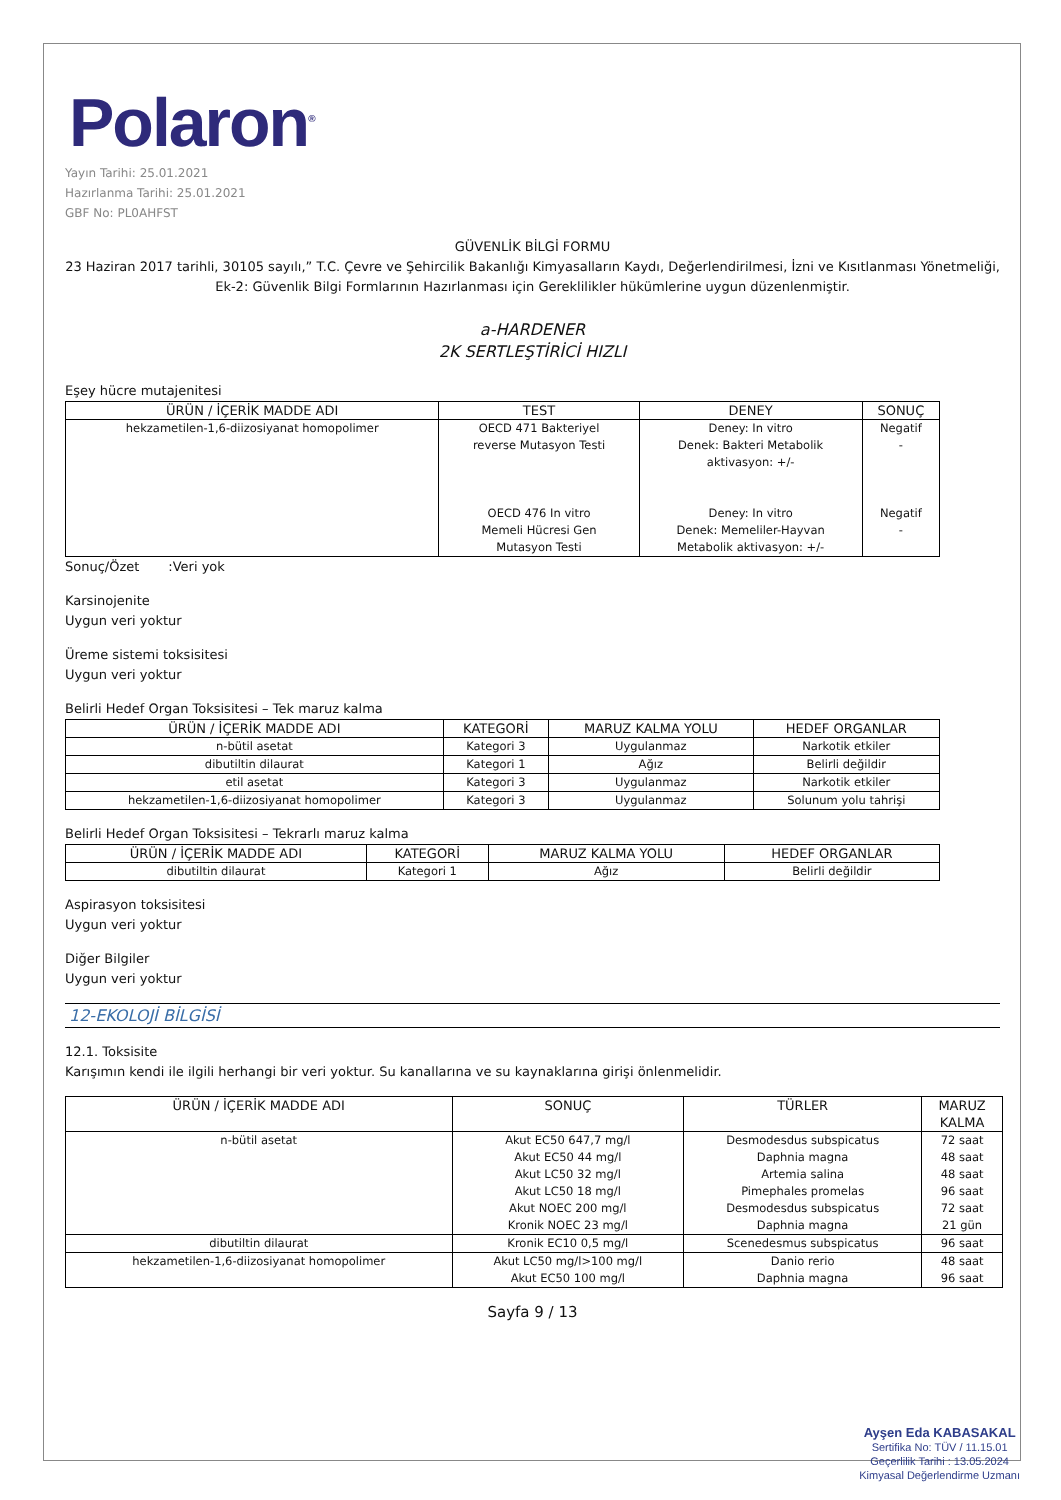Polaron<sup>®</sup>
Yayın Tarihi: 25.01.2021
Hazırlanma Tarihi: 25.01.2021
GBF No: PL0AHFST
GÜVENLİK BİLGİ FORMU
23 Haziran 2017 tarihli, 30105 sayılı,” T.C. Çevre ve Şehircilik Bakanlığı Kimyasalların Kaydı, Değerlendirilmesi, İzni ve Kısıtlanması Yönetmeliği, Ek-2: Güvenlik Bilgi Formlarının Hazırlanması için Gereklilikler hükümlerine uygun düzenlenmiştir.
a-HARDENER
2K SERTLEŞTİRİCİ HIZLI
Eşey hücre mutajenitesi
| ÜRÜN / İÇERİK MADDE ADI | TEST | DENEY | SONUÇ |
| --- | --- | --- | --- |
| hekzametilen-1,6-diizosiyanat homopolimer | OECD 471 Bakteriyel reverse Mutasyon Testi OECD 476 In vitro Memeli Hücresi Gen Mutasyon Testi | Deney: In vitro Denek: Bakteri Metabolik aktivasyon: +/- Deney: In vitro Denek: Memeliler-Hayvan Metabolik aktivasyon: +/- | Negatif - Negatif - |
Sonuç/Özet :Veri yok
Karsinojenite
Uygun veri yoktur
Üreme sistemi toksisitesi
Uygun veri yoktur
Belirli Hedef Organ Toksisitesi – Tek maruz kalma
| ÜRÜN / İÇERİK MADDE ADI | KATEGORİ | MARUZ KALMA YOLU | HEDEF ORGANLAR |
| --- | --- | --- | --- |
| n-bütil asetat | Kategori 3 | Uygulanmaz | Narkotik etkiler |
| dibutiltin dilaurat | Kategori 1 | Ağız | Belirli değildir |
| etil asetat | Kategori 3 | Uygulanmaz | Narkotik etkiler |
| hekzametilen-1,6-diizosiyanat homopolimer | Kategori 3 | Uygulanmaz | Solunum yolu tahrişi |
Belirli Hedef Organ Toksisitesi – Tekrarlı maruz kalma
| ÜRÜN / İÇERİK MADDE ADI | KATEGORİ | MARUZ KALMA YOLU | HEDEF ORGANLAR |
| --- | --- | --- | --- |
| dibutiltin dilaurat | Kategori 1 | Ağız | Belirli değildir |
Aspirasyon toksisitesi
Uygun veri yoktur
Diğer Bilgiler
Uygun veri yoktur
12-EKOLOJİ BİLGİSİ
12.1. Toksisite
Karışımın kendi ile ilgili herhangi bir veri yoktur. Su kanallarına ve su kaynaklarına girişi önlenmelidir.
| ÜRÜN / İÇERİK MADDE ADI | SONUÇ | TÜRLER | MARUZ KALMA |
| --- | --- | --- | --- |
| n-bütil asetat | Akut EC50 647,7 mg/l Akut EC50 44 mg/l Akut LC50 32 mg/l Akut LC50 18 mg/l Akut NOEC 200 mg/l Kronik NOEC 23 mg/l | Desmodesdus subspicatus Daphnia magna Artemia salina Pimephales promelas Desmodesdus subspicatus Daphnia magna | 72 saat 48 saat 48 saat 96 saat 72 saat 21 gün |
| dibutiltin dilaurat | Kronik EC10 0,5 mg/l | Scenedesmus subspicatus | 96 saat |
| hekzametilen-1,6-diizosiyanat homopolimer | Akut LC50 mg/l>100 mg/l Akut EC50 100 mg/l | Danio rerio Daphnia magna | 48 saat 96 saat |
Sayfa 9 / 13
Ayşen Eda KABASAKAL
Sertifika No: TÜV / 11.15.01
Geçerlilik Tarihi : 13.05.2024
Kimyasal Değerlendirme Uzmanı